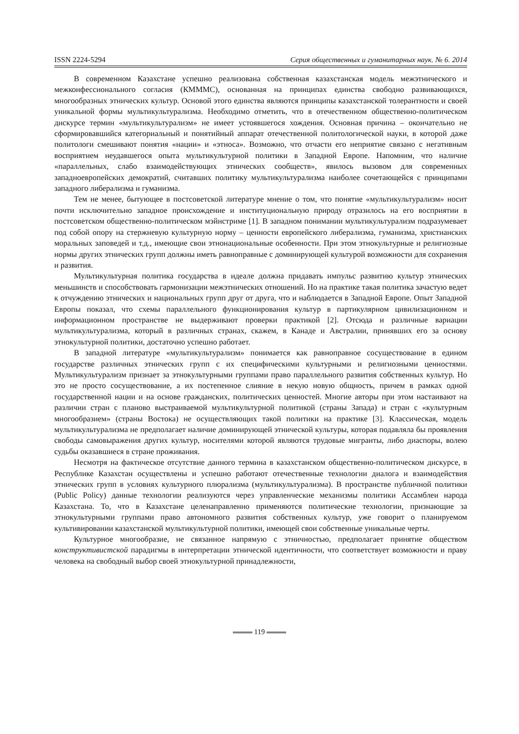ISSN 2224-5294 Серия общественных и гуманитарных наук. № 6. 2014
В современном Казахстане успешно реализована собственная казахстанская модель межэтнического и межконфессионального согласия (КМММС), основанная на принципах единства свободно развивающихся, многообразных этнических культур. Основой этого единства являются принципы казахстанской толерантности и своей уникальной формы мультикультурализма. Необходимо отметить, что в отечественном общественно-политическом дискурсе термин «мультикультурализм» не имеет устоявшегося хождения. Основная причина – окончательно не сформировавшийся категориальный и понятийный аппарат отечественной политологической науки, в которой даже политологи смешивают понятия «нации» и «этноса». Возможно, что отчасти его неприятие связано с негативным восприятием неудавшегося опыта мультикультурной политики в Западной Европе. Напомним, что наличие «параллельных, слабо взаимодействующих этнических сообществ», явилось вызовом для современных западноевропейских демократий, считавших политику мультикультурализма наиболее сочетающейся с принципами западного либерализма и гуманизма.
Тем не менее, бытующее в постсоветской литературе мнение о том, что понятие «мультикультурализм» носит почти исключительно западное происхождение и институциональную природу отразилось на его восприятии в постсоветском общественно-политическом мэйнстриме [1]. В западном понимании мультикультурализм подразумевает под собой опору на стержневую культурную норму – ценности европейского либерализма, гуманизма, христианских моральных заповедей и т.д., имеющие свои этнонациональные особенности. При этом этнокультурные и религиозные нормы других этнических групп должны иметь равноправные с доминирующей культурой возможности для сохранения и развития.
Мультикультурная политика государства в идеале должна придавать импульс развитию культур этнических меньшинств и способствовать гармонизации межэтнических отношений. Но на практике такая политика зачастую ведет к отчуждению этнических и национальных групп друг от друга, что и наблюдается в Западной Европе. Опыт Западной Европы показал, что схемы параллельного функционирования культур в партикулярном цивилизационном и информационном пространстве не выдерживают проверки практикой [2]. Отсюда и различные вариации мультикультурализма, который в различных странах, скажем, в Канаде и Австралии, принявших его за основу этнокультурной политики, достаточно успешно работает.
В западной литературе «мультикультурализм» понимается как равноправное сосуществование в едином государстве различных этнических групп с их специфическими культурными и религиозными ценностями. Мультикультурализм признает за этнокультурными группами право параллельного развития собственных культур. Но это не просто сосуществование, а их постепенное слияние в некую новую общность, причем в рамках одной государственной нации и на основе гражданских, политических ценностей. Многие авторы при этом настаивают на различии стран с планово выстраиваемой мультикультурной политикой (страны Запада) и стран с «культурным многообразием» (страны Востока) не осуществляющих такой политики на практике [3]. Классическая, модель мультикультурализма не предполагает наличие доминирующей этнической культуры, которая подавляла бы проявления свободы самовыражения других культур, носителями которой являются трудовые мигранты, либо диаспоры, волею судьбы оказавшиеся в стране проживания.
Несмотря на фактическое отсутствие данного термина в казахстанском общественно-политическом дискурсе, в Республике Казахстан осуществлены и успешно работают отечественные технологии диалога и взаимодействия этнических групп в условиях культурного плюрализма (мультикультурализма). В пространстве публичной политики (Public Policy) данные технологии реализуются через управленческие механизмы политики Ассамблеи народа Казахстана. То, что в Казахстане целенаправленно применяются политические технологии, признающие за этнокультурными группами право автономного развития собственных культур, уже говорит о планируемом культивировании казахстанской мультикультурной политики, имеющей свои собственные уникальные черты.
Культурное многообразие, не связанное напрямую с этничностью, предполагает принятие обществом конструктивистской парадигмы в интерпретации этнической идентичности, что соответствует возможности и праву человека на свободный выбор своей этнокультурной принадлежности,
119